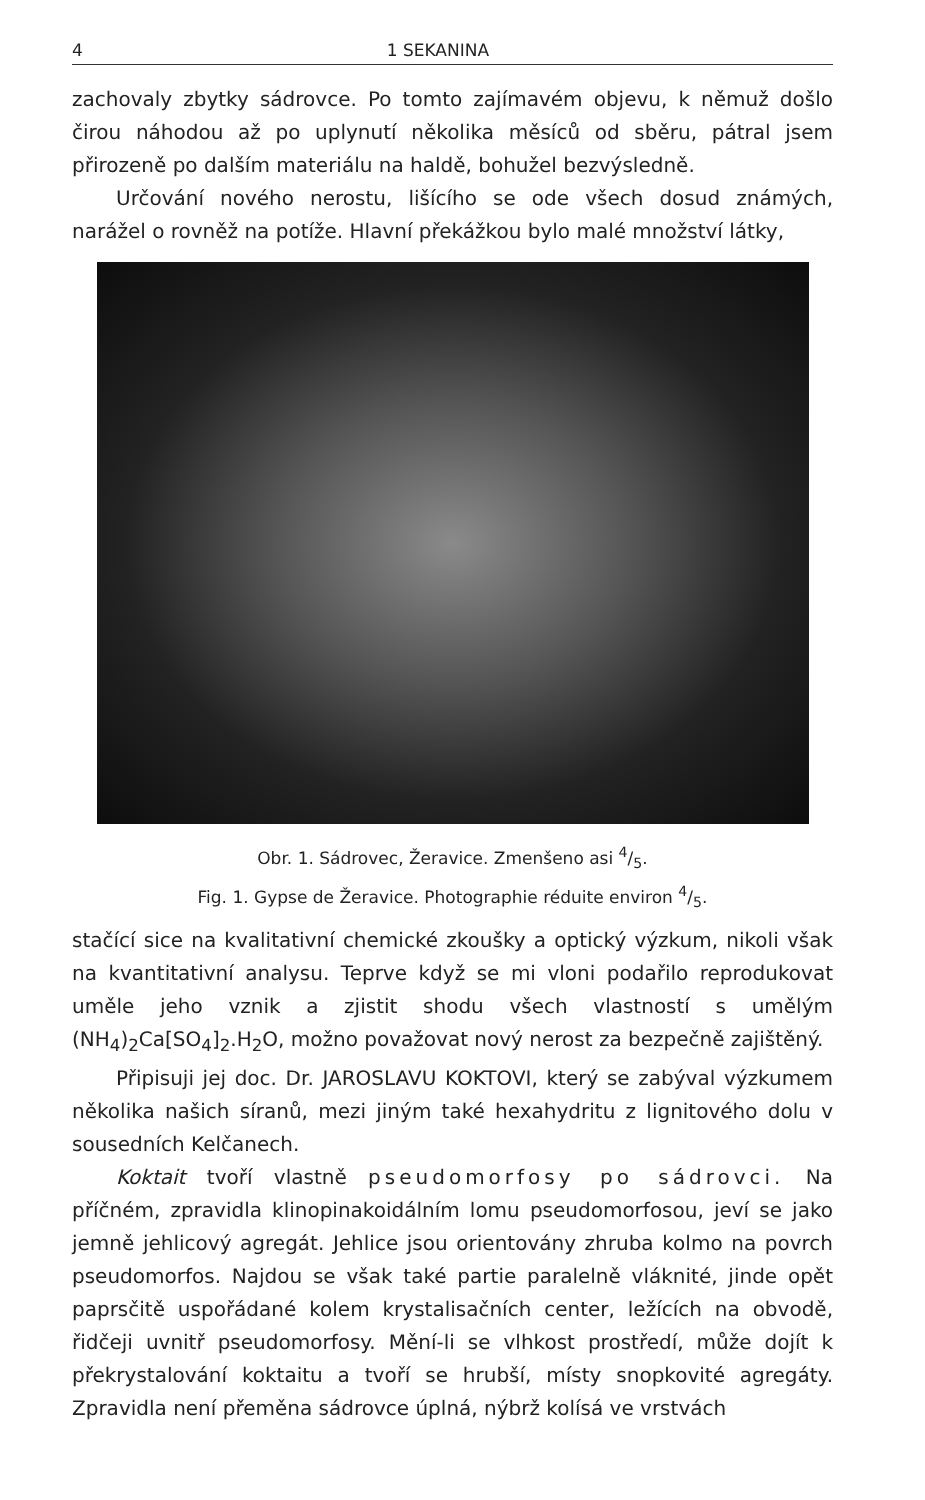4 1 SEKANINA
zachovaly zbytky sádrovce. Po tomto zajímavém objevu, k němuž došlo čirou náhodou až po uplynutí několika měsíců od sběru, pátral jsem přirozeně po dalším materiálu na haldě, bohužel bezvýsledně.
Určování nového nerostu, lišícího se ode všech dosud známých, narážel o rovněž na potíže. Hlavní překážkou bylo malé množství látky,
Obr. 1. Sádrovec, Žeravice. Zmenšeno asi 4/5.
Fig. 1. Gypse de Žeravice. Photographie réduite environ 4/5.
stačící sice na kvalitativní chemické zkoušky a optický výzkum, nikoli však na kvantitativní analysu. Teprve když se mi vloni podařilo reprodukovat uměle jeho vznik a zjistit shodu všech vlastností s umělým (NH<sub>4</sub>)<sub>2</sub>Ca[SO<sub>4</sub>]<sub>2</sub>.H<sub>2</sub>O, možno považovat nový nerost za bezpečně zajištěný.
Připisuji jej doc. Dr. JAROSLAVU KOKTOVI, který se zabýval výzkumem několika našich síranů, mezi jiným také hexahydritu z lignitového dolu v sousedních Kelčanech.
Koktait tvoří vlastně pseudomorfosy po sádrovci. Na příčném, zpravidla klinopinakoidálním lomu pseudomorfosou, jeví se jako jemně jehlicový agregát. Jehlice jsou orientovány zhruba kolmo na povrch pseudomorfos. Najdou se však také partie paralelně vláknité, jinde opět paprsčitě uspořádané kolem krystalisačních center, ležících na obvodě, řidčeji uvnitř pseudomorfosy. Mění-li se vlhkost prostředí, může dojít k překrystalování koktaitu a tvoří se hrubší, místy snopkovité agregáty. Zpravidla není přeměna sádrovce úplná, nýbrž kolísá ve vrstvách